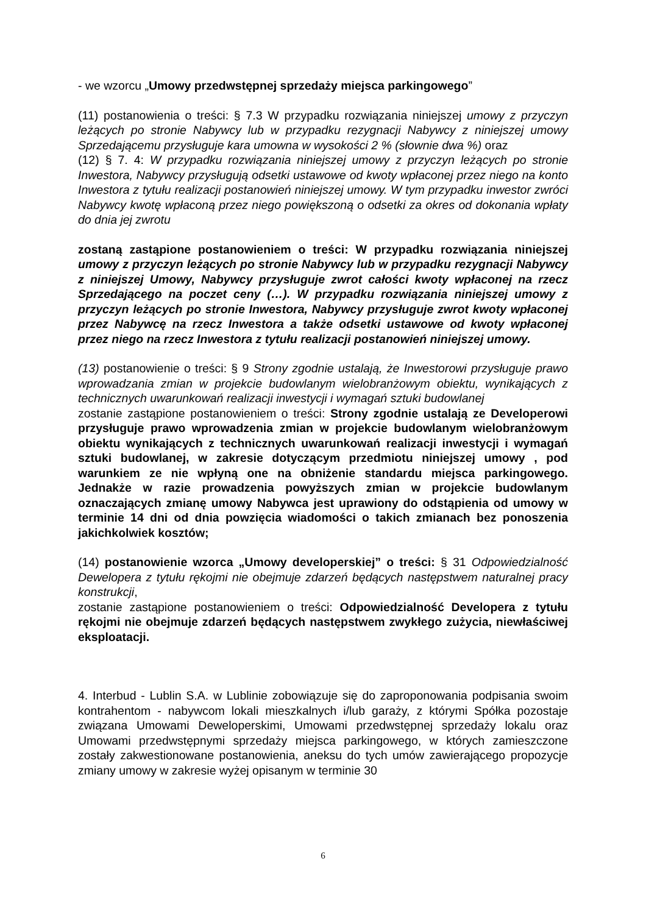- we wzorcu „Umowy przedwstępnej sprzedaży miejsca parkingowego”
(11) postanowienia o treści: § 7.3 W przypadku rozwiązania niniejszej umowy z przyczyn leżących po stronie Nabywcy lub w przypadku rezygnacji Nabywcy z niniejszej umowy Sprzedającemu przysługuje kara umowna w wysokości 2 % (słownie dwa %) oraz
(12) § 7. 4: W przypadku rozwiązania niniejszej umowy z przyczyn leżących po stronie Inwestora, Nabywcy przysługują odsetki ustawowe od kwoty wpłaconej przez niego na konto Inwestora z tytułu realizacji postanowień niniejszej umowy. W tym przypadku inwestor zwróci Nabywcy kwotę wpłaconą przez niego powiększoną o odsetki za okres od dokonania wpłaty do dnia jej zwrotu
zostaną zastąpione postanowieniem o treści: W przypadku rozwiązania niniejszej umowy z przyczyn leżących po stronie Nabywcy lub w przypadku rezygnacji Nabywcy z niniejszej Umowy, Nabywcy przysługuje zwrot całości kwoty wpłaconej na rzecz Sprzedającego na poczet ceny (…). W przypadku rozwiązania niniejszej umowy z przyczyn leżących po stronie Inwestora, Nabywcy przysługuje zwrot kwoty wpłaconej przez Nabywcę na rzecz Inwestora a także odsetki ustawowe od kwoty wpłaconej przez niego na rzecz Inwestora z tytułu realizacji postanowień niniejszej umowy.
(13) postanowienie o treści: § 9 Strony zgodnie ustalają, że Inwestorowi przysługuje prawo wprowadzania zmian w projekcie budowlanym wielobranżowym obiektu, wynikających z technicznych uwarunkowań realizacji inwestycji i wymagań sztuki budowlanej
zostanie zastąpione postanowieniem o treści: Strony zgodnie ustalają ze Developerowi przysługuje prawo wprowadzenia zmian w projekcie budowlanym wielobranżowym obiektu wynikających z technicznych uwarunkowań realizacji inwestycji i wymagań sztuki budowlanej, w zakresie dotyczącym przedmiotu niniejszej umowy , pod warunkiem ze nie wpłyną one na obniżenie standardu miejsca parkingowego. Jednakże w razie prowadzenia powyższych zmian w projekcie budowlanym oznaczających zmianę umowy Nabywca jest uprawiony do odstąpienia od umowy w terminie 14 dni od dnia powzięcia wiadomości o takich zmianach bez ponoszenia jakichkolwiek kosztów;
(14) postanowienie wzorca „Umowy developerskiej” o treści: § 31 Odpowiedzialność Dewelopera z tytułu rękojmi nie obejmuje zdarzeń będących następstwem naturalnej pracy konstrukcji,
zostanie zastąpione postanowieniem o treści: Odpowiedzialność Developera z tytułu rękojmi nie obejmuje zdarzeń będących następstwem zwykłego zużycia, niewłaściwej eksploatacji.
4. Interbud - Lublin S.A. w Lublinie zobowiązuje się do zaproponowania podpisania swoim kontrahentom - nabywcom lokali mieszkalnych i/lub garaży, z którymi Spółka pozostaje związana Umowami Deweloperskimi, Umowami przedwstępnej sprzedaży lokalu oraz Umowami przedwstępnymi sprzedaży miejsca parkingowego, w których zamieszczone zostały zakwestionowane postanowienia, aneksu do tych umów zawierającego propozycje zmiany umowy w zakresie wyżej opisanym w terminie 30
6